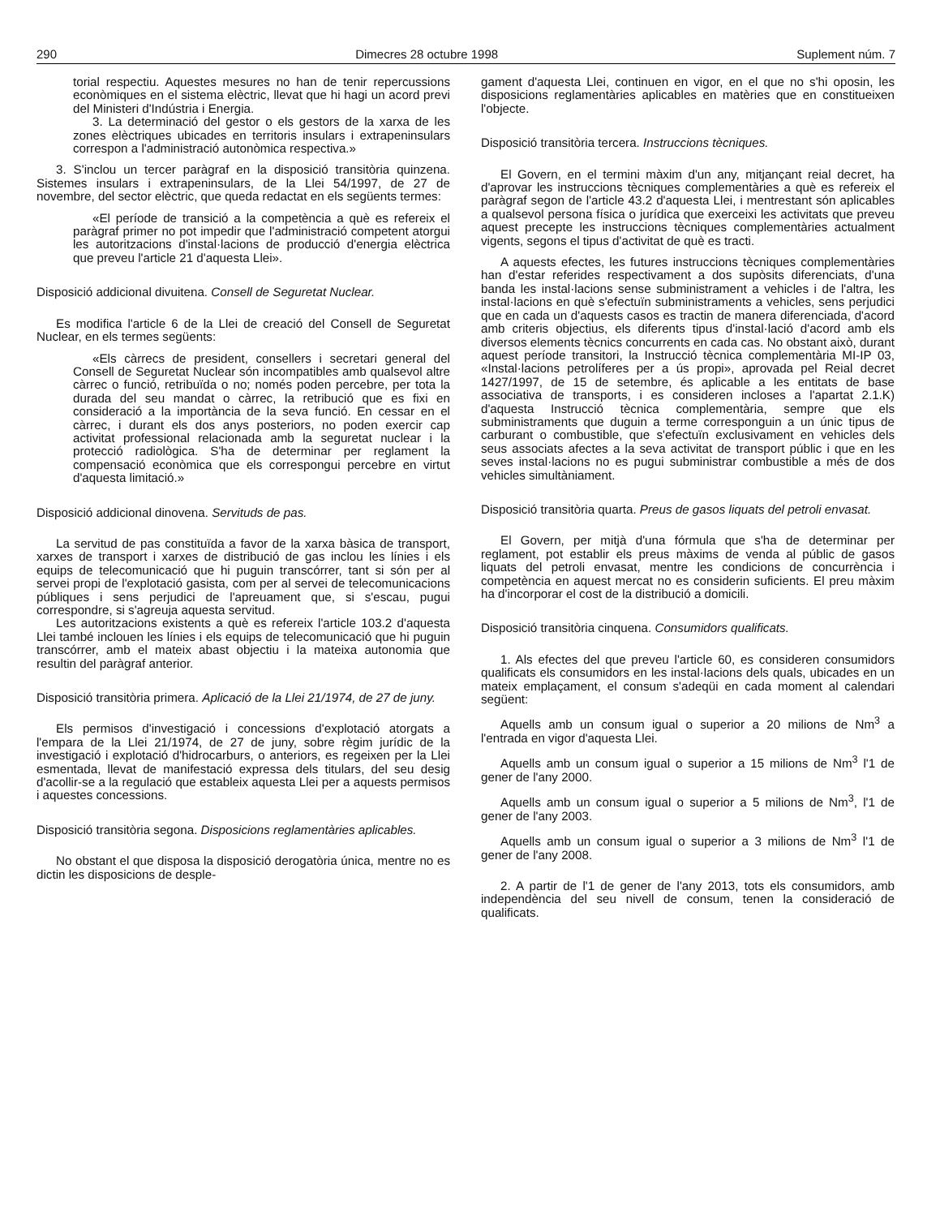290 Dimecres 28 octubre 1998 Suplement núm. 7
torial respectiu. Aquestes mesures no han de tenir repercussions econòmiques en el sistema elèctric, llevat que hi hagi un acord previ del Ministeri d'Indústria i Energia.
3. La determinació del gestor o els gestors de la xarxa de les zones elèctriques ubicades en territoris insulars i extrapeninsulars correspon a l'administració autonòmica respectiva.»
3. S'inclou un tercer paràgraf en la disposició transitòria quinzena. Sistemes insulars i extrapeninsulars, de la Llei 54/1997, de 27 de novembre, del sector elèctric, que queda redactat en els següents termes:
«El període de transició a la competència a què es refereix el paràgraf primer no pot impedir que l'administració competent atorgui les autoritzacions d'instal·lacions de producció d'energia elèctrica que preveu l'article 21 d'aquesta Llei».
Disposició addicional divuitena. Consell de Seguretat Nuclear.
Es modifica l'article 6 de la Llei de creació del Consell de Seguretat Nuclear, en els termes següents:
«Els càrrecs de president, consellers i secretari general del Consell de Seguretat Nuclear són incompatibles amb qualsevol altre càrrec o funció, retribuïda o no; només poden percebre, per tota la durada del seu mandat o càrrec, la retribució que es fixi en consideració a la importància de la seva funció. En cessar en el càrrec, i durant els dos anys posteriors, no poden exercir cap activitat professional relacionada amb la seguretat nuclear i la protecció radiològica. S'ha de determinar per reglament la compensació econòmica que els correspongui percebre en virtut d'aquesta limitació.»
Disposició addicional dinovena. Servituds de pas.
La servitud de pas constituïda a favor de la xarxa bàsica de transport, xarxes de transport i xarxes de distribució de gas inclou les línies i els equips de telecomunicació que hi puguin transcórrer, tant si són per al servei propi de l'explotació gasista, com per al servei de telecomunicacions públiques i sens perjudici de l'apreuament que, si s'escau, pugui correspondre, si s'agreuja aquesta servitud.
Les autoritzacions existents a què es refereix l'article 103.2 d'aquesta Llei també inclouen les línies i els equips de telecomunicació que hi puguin transcórrer, amb el mateix abast objectiu i la mateixa autonomia que resultin del paràgraf anterior.
Disposició transitòria primera. Aplicació de la Llei 21/1974, de 27 de juny.
Els permisos d'investigació i concessions d'explotació atorgats a l'empara de la Llei 21/1974, de 27 de juny, sobre règim jurídic de la investigació i explotació d'hidrocarburs, o anteriors, es regeixen per la Llei esmentada, llevat de manifestació expressa dels titulars, del seu desig d'acollir-se a la regulació que estableix aquesta Llei per a aquests permisos i aquestes concessions.
Disposició transitòria segona. Disposicions reglamentàries aplicables.
No obstant el que disposa la disposició derogatòria única, mentre no es dictin les disposicions de desple-
gament d'aquesta Llei, continuen en vigor, en el que no s'hi oposin, les disposicions reglamentàries aplicables en matèries que en constitueixen l'objecte.
Disposició transitòria tercera. Instruccions tècniques.
El Govern, en el termini màxim d'un any, mitjançant reial decret, ha d'aprovar les instruccions tècniques complementàries a què es refereix el paràgraf segon de l'article 43.2 d'aquesta Llei, i mentrestant són aplicables a qualsevol persona física o jurídica que exerceixi les activitats que preveu aquest precepte les instruccions tècniques complementàries actualment vigents, segons el tipus d'activitat de què es tracti.
A aquests efectes, les futures instruccions tècniques complementàries han d'estar referides respectivament a dos supòsits diferenciats, d'una banda les instal·lacions sense subministrament a vehicles i de l'altra, les instal·lacions en què s'efectuïn subministraments a vehicles, sens perjudici que en cada un d'aquests casos es tractin de manera diferenciada, d'acord amb criteris objectius, els diferents tipus d'instal·lació d'acord amb els diversos elements tècnics concurrents en cada cas. No obstant això, durant aquest període transitori, la Instrucció tècnica complementària MI-IP 03, «Instal·lacions petrolíferes per a ús propi», aprovada pel Reial decret 1427/1997, de 15 de setembre, és aplicable a les entitats de base associativa de transports, i es consideren incloses a l'apartat 2.1.K) d'aquesta Instrucció tècnica complementària, sempre que els subministraments que duguin a terme corresponguin a un únic tipus de carburant o combustible, que s'efectuïn exclusivament en vehicles dels seus associats afectes a la seva activitat de transport públic i que en les seves instal·lacions no es pugui subministrar combustible a més de dos vehicles simultàniament.
Disposició transitòria quarta. Preus de gasos liquats del petroli envasat.
El Govern, per mitjà d'una fórmula que s'ha de determinar per reglament, pot establir els preus màxims de venda al públic de gasos liquats del petroli envasat, mentre les condicions de concurrència i competència en aquest mercat no es considerin suficients. El preu màxim ha d'incorporar el cost de la distribució a domicili.
Disposició transitòria cinquena. Consumidors qualificats.
1. Als efectes del que preveu l'article 60, es consideren consumidors qualificats els consumidors en les instal·lacions dels quals, ubicades en un mateix emplaçament, el consum s'adeqüi en cada moment al calendari següent:
Aquells amb un consum igual o superior a 20 milions de Nm<sup>3</sup> a l'entrada en vigor d'aquesta Llei.
Aquells amb un consum igual o superior a 15 milions de Nm<sup>3</sup> l'1 de gener de l'any 2000.
Aquells amb un consum igual o superior a 5 milions de Nm<sup>3</sup>, l'1 de gener de l'any 2003.
Aquells amb un consum igual o superior a 3 milions de Nm<sup>3</sup> l'1 de gener de l'any 2008.
2. A partir de l'1 de gener de l'any 2013, tots els consumidors, amb independència del seu nivell de consum, tenen la consideració de qualificats.